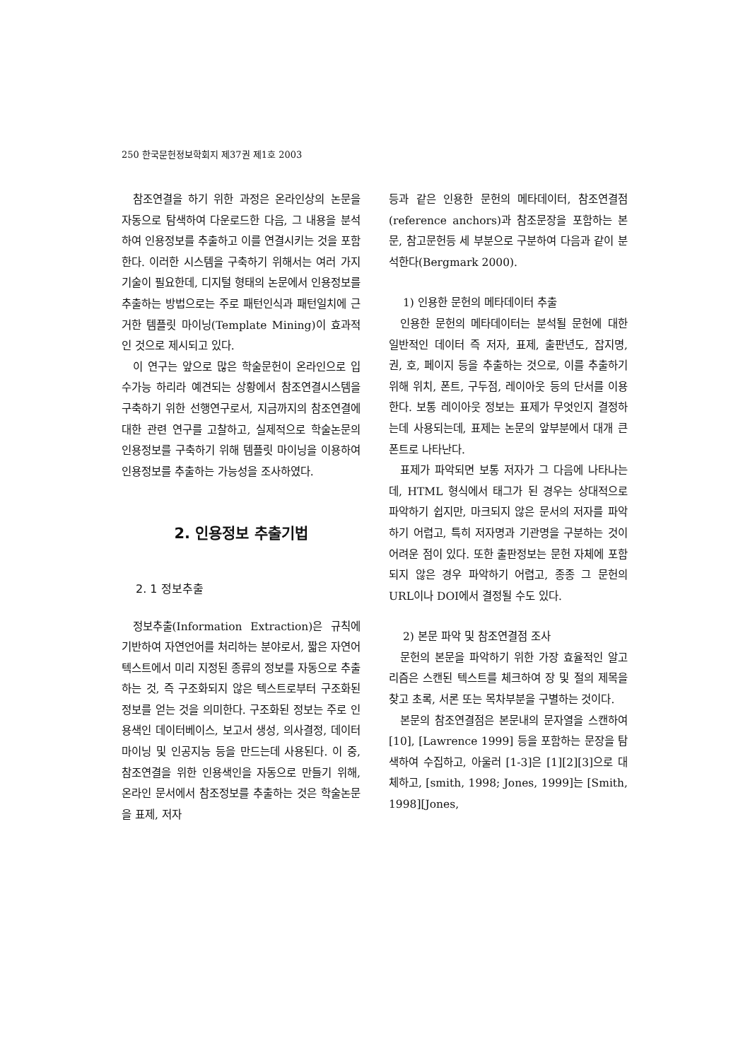250 한국문헌정보학회지 제37권 제1호 2003
참조연결을 하기 위한 과정은 온라인상의 논문을 자동으로 탐색하여 다운로드한 다음, 그 내용을 분석하여 인용정보를 추출하고 이를 연결시키는 것을 포함한다. 이러한 시스템을 구축하기 위해서는 여러 가지 기술이 필요한데, 디지털 형태의 논문에서 인용정보를 추출하는 방법으로는 주로 패턴인식과 패턴일치에 근거한 템플릿 마이닝(Template Mining)이 효과적인 것으로 제시되고 있다.
이 연구는 앞으로 많은 학술문헌이 온라인으로 입수가능 하리라 예견되는 상황에서 참조연결시스템을 구축하기 위한 선행연구로서, 지금까지의 참조연결에 대한 관련 연구를 고찰하고, 실제적으로 학술논문의 인용정보를 구축하기 위해 템플릿 마이닝을 이용하여 인용정보를 추출하는 가능성을 조사하였다.
2. 인용정보 추출기법
2. 1 정보추출
정보추출(Information Extraction)은 규칙에 기반하여 자연언어를 처리하는 분야로서, 짧은 자연어 텍스트에서 미리 지정된 종류의 정보를 자동으로 추출하는 것, 즉 구조화되지 않은 텍스트로부터 구조화된 정보를 얻는 것을 의미한다. 구조화된 정보는 주로 인용색인 데이터베이스, 보고서 생성, 의사결정, 데이터 마이닝 및 인공지능 등을 만드는데 사용된다. 이 중, 참조연결을 위한 인용색인을 자동으로 만들기 위해, 온라인 문서에서 참조정보를 추출하는 것은 학술논문을 표제, 저자
등과 같은 인용한 문헌의 메타데이터, 참조연결점(reference anchors)과 참조문장을 포함하는 본문, 참고문헌등 세 부분으로 구분하여 다음과 같이 분석한다(Bergmark 2000).
1) 인용한 문헌의 메타데이터 추출
인용한 문헌의 메타데이터는 분석될 문헌에 대한 일반적인 데이터 즉 저자, 표제, 출판년도, 잡지명, 권, 호, 페이지 등을 추출하는 것으로, 이를 추출하기 위해 위치, 폰트, 구두점, 레이아웃 등의 단서를 이용한다. 보통 레이아웃 정보는 표제가 무엇인지 결정하는데 사용되는데, 표제는 논문의 앞부분에서 대개 큰 폰트로 나타난다.
표제가 파악되면 보통 저자가 그 다음에 나타나는데, HTML 형식에서 태그가 된 경우는 상대적으로 파악하기 쉽지만, 마크되지 않은 문서의 저자를 파악하기 어렵고, 특히 저자명과 기관명을 구분하는 것이 어려운 점이 있다. 또한 출판정보는 문헌 자체에 포함되지 않은 경우 파악하기 어렵고, 종종 그 문헌의 URL이나 DOI에서 결정될 수도 있다.
2) 본문 파악 및 참조연결점 조사
문헌의 본문을 파악하기 위한 가장 효율적인 알고리즘은 스캔된 텍스트를 체크하여 장 및 절의 제목을 찾고 초록, 서론 또는 목차부분을 구별하는 것이다.
본문의 참조연결점은 본문내의 문자열을 스캔하여 [10], [Lawrence 1999] 등을 포함하는 문장을 탐색하여 수집하고, 아울러 [1-3]은 [1][2][3]으로 대체하고, [smith, 1998; Jones, 1999]는 [Smith, 1998][Jones,